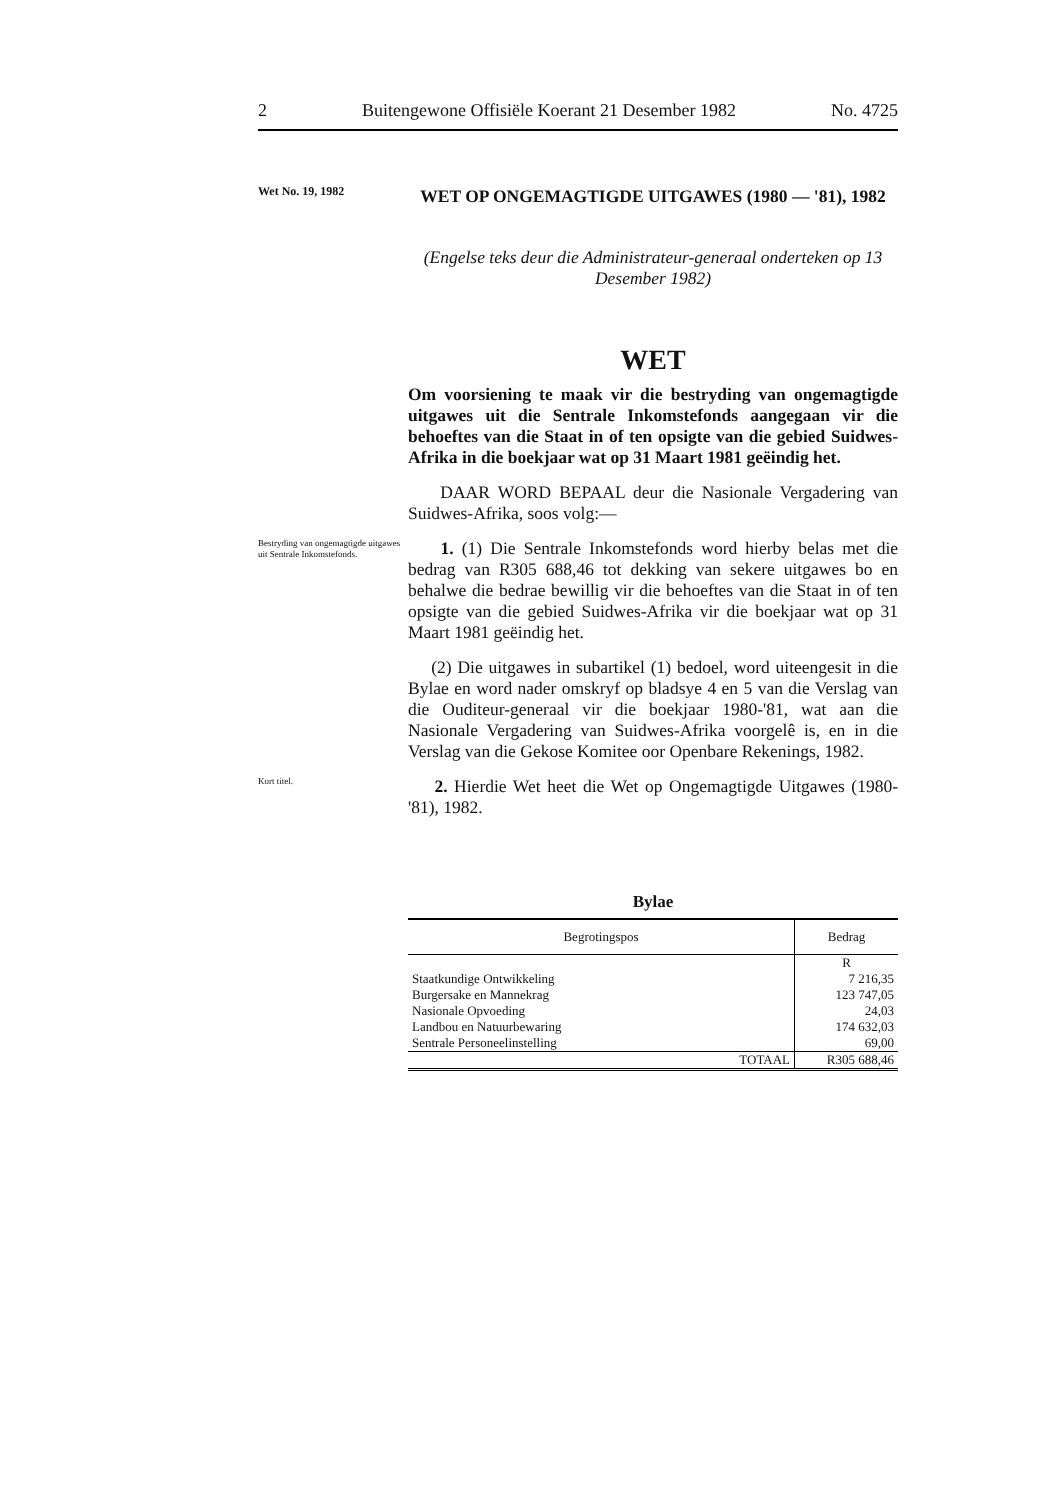2 Buitengewone Offisiële Koerant 21 Desember 1982 No. 4725
Wet No. 19, 1982
WET OP ONGEMAGTIGDE UITGAWES (1980 — '81), 1982
(Engelse teks deur die Administrateur-generaal onderteken op 13 Desember 1982)
WET
Om voorsiening te maak vir die bestryding van ongemagtigde uitgawes uit die Sentrale Inkomstefonds aangegaan vir die behoeftes van die Staat in of ten opsigte van die gebied Suidwes-Afrika in die boekjaar wat op 31 Maart 1981 geëindig het.
DAAR WORD BEPAAL deur die Nasionale Vergadering van Suidwes-Afrika, soos volg:—
Bestryding van ongemagtigde uitgawes uit Sentrale Inkomstefonds.
1. (1) Die Sentrale Inkomstefonds word hierby belas met die bedrag van R305 688,46 tot dekking van sekere uitgawes bo en behalwe die bedrae bewillig vir die behoeftes van die Staat in of ten opsigte van die gebied Suidwes-Afrika vir die boekjaar wat op 31 Maart 1981 geëindig het.
(2) Die uitgawes in subartikel (1) bedoel, word uiteengesit in die Bylae en word nader omskryf op bladsye 4 en 5 van die Verslag van die Ouditeur-generaal vir die boekjaar 1980-'81, wat aan die Nasionale Vergadering van Suidwes-Afrika voorgelê is, en in die Verslag van die Gekose Komitee oor Openbare Rekenings, 1982.
Kort titel.
2. Hierdie Wet heet die Wet op Ongemagtigde Uitgawes (1980-'81), 1982.
Bylae
| Begrotingspos | Bedrag |
| --- | --- |
| | R |
| Staatkundige Ontwikkeling | 7 216,35 |
| Burgersake en Mannekrag | 123 747,05 |
| Nasionale Opvoeding | 24,03 |
| Landbou en Natuurbewaring | 174 632,03 |
| Sentrale Personeelinstelling | 69,00 |
| TOTAAL | R305 688,46 |